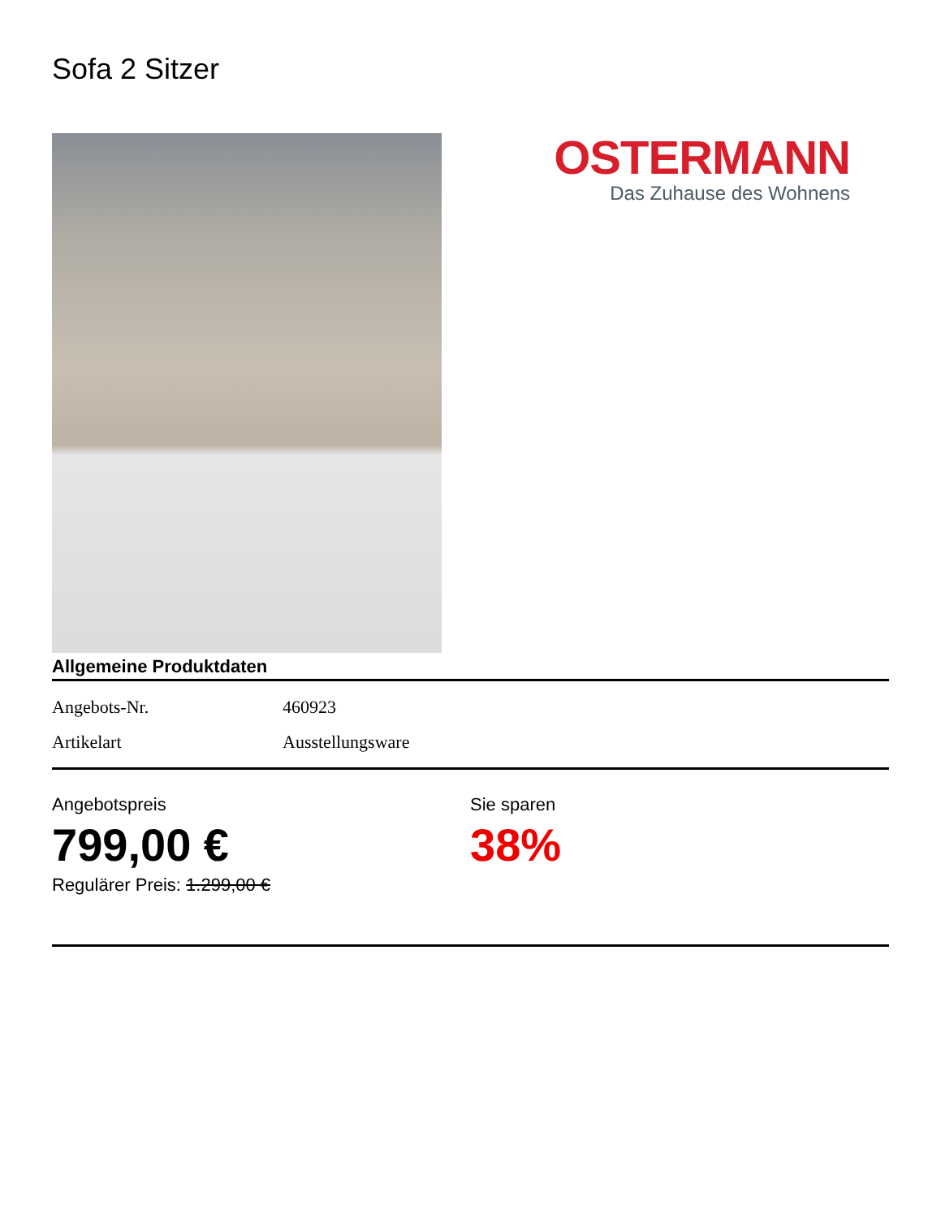Sofa 2 Sitzer
OSTERMANN
Das Zuhause des Wohnens
Allgemeine Produktdaten
| Angebots-Nr. | 460923 |
| Artikelart | Ausstellungsware |
Angebotspreis
799,00 €
Regulärer Preis: 1.299,00 €
Sie sparen
38%